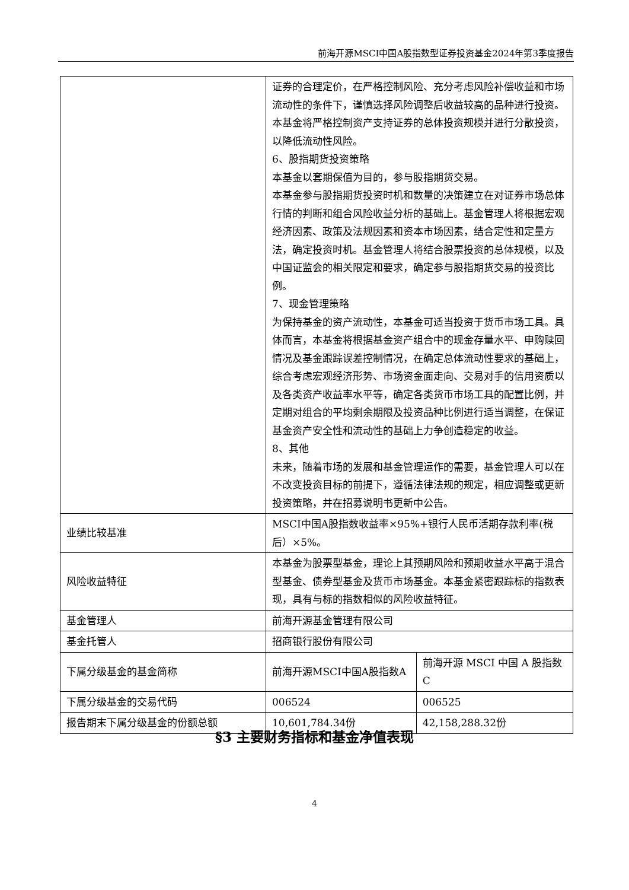前海开源MSCI中国A股指数型证券投资基金2024年第3季度报告
| | 证券的合理定价，在严格控制风险、充分考虑风险补偿收益和市场流动性的条件下，谨慎选择风险调整后收益较高的品种进行投资。 本基金将严格控制资产支持证券的总体投资规模并进行分散投资，以降低流动性风险。 6、股指期货投资策略 本基金以套期保值为目的，参与股指期货交易。 本基金参与股指期货投资时机和数量的决策建立在对证券市场总体行情的判断和组合风险收益分析的基础上。基金管理人将根据宏观经济因素、政策及法规因素和资本市场因素，结合定性和定量方法，确定投资时机。基金管理人将结合股票投资的总体规模，以及中国证监会的相关限定和要求，确定参与股指期货交易的投资比例。 7、现金管理策略 为保持基金的资产流动性，本基金可适当投资于货币市场工具。具体而言，本基金将根据基金资产组合中的现金存量水平、申购赎回情况及基金跟踪误差控制情况，在确定总体流动性要求的基础上，综合考虑宏观经济形势、市场资金面走向、交易对手的信用资质以及各类资产收益率水平等，确定各类货币市场工具的配置比例，并定期对组合的平均剩余期限及投资品种比例进行适当调整，在保证基金资产安全性和流动性的基础上力争创造稳定的收益。 8、其他 未来，随着市场的发展和基金管理运作的需要，基金管理人可以在不改变投资目标的前提下，遵循法律法规的规定，相应调整或更新投资策略，并在招募说明书更新中公告。 | |
| 业绩比较基准 | MSCI中国A股指数收益率×95%+银行人民币活期存款利率(税后）×5%。 | |
| 风险收益特征 | 本基金为股票型基金，理论上其预期风险和预期收益水平高于混合型基金、债券型基金及货币市场基金。本基金紧密跟踪标的指数表现，具有与标的指数相似的风险收益特征。 | |
| 基金管理人 | 前海开源基金管理有限公司 | |
| 基金托管人 | 招商银行股份有限公司 | |
| 下属分级基金的基金简称 | 前海开源MSCI中国A股指数A | 前海开源 MSCI 中国 A 股指数C |
| 下属分级基金的交易代码 | 006524 | 006525 |
| 报告期末下属分级基金的份额总额 | 10,601,784.34份 | 42,158,288.32份 |
§3 主要财务指标和基金净值表现
4